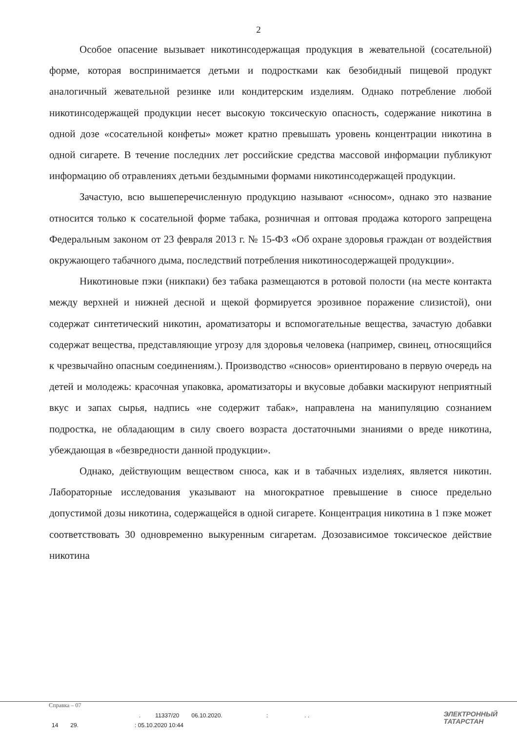2
Особое опасение вызывает никотинсодержащая продукция в жевательной (сосательной) форме, которая воспринимается детьми и подростками как безобидный пищевой продукт аналогичный жевательной резинке или кондитерским изделиям. Однако потребление любой никотинсодержащей продукции несет высокую токсическую опасность, содержание никотина в одной дозе «сосательной конфеты» может кратно превышать уровень концентрации никотина в одной сигарете. В течение последних лет российские средства массовой информации публикуют информацию об отравлениях детьми бездымными формами никотинсодержащей продукции.
Зачастую, всю вышеперечисленную продукцию называют «снюсом», однако это название относится только к сосательной форме табака, розничная и оптовая продажа которого запрещена Федеральным законом от 23 февраля 2013 г. № 15-ФЗ «Об охране здоровья граждан от воздействия окружающего табачного дыма, последствий потребления никотиносодержащей продукции».
Никотиновые пэки (никпаки) без табака размещаются в ротовой полости (на месте контакта между верхней и нижней десной и щекой формируется эрозивное поражение слизистой), они содержат синтетический никотин, ароматизаторы и вспомогательные вещества, зачастую добавки содержат вещества, представляющие угрозу для здоровья человека (например, свинец, относящийся к чрезвычайно опасным соединениям.). Производство «снюсов» ориентировано в первую очередь на детей и молодежь: красочная упаковка, ароматизаторы и вкусовые добавки маскируют неприятный вкус и запах сырья, надпись «не содержит табак», направлена на манипуляцию сознанием подростка, не обладающим в силу своего возраста достаточными знаниями о вреде никотина, убеждающая в «безвредности данной продукции».
Однако, действующим веществом снюса, как и в табачных изделиях, является никотин. Лабораторные исследования указывают на многократное превышение в снюсе предельно допустимой дозы никотина, содержащейся в одной сигарете. Концентрация никотина в 1 пэке может соответствовать 30 одновременно выкуренным сигаретам. Дозозависимое токсическое действие никотина
Справка – 07
. 11337/20 06.10.2020.:. .
14 29.: 05.10.2020 10:44
ЭЛЕКТРОННЫЙ
ТАТАРСТАН